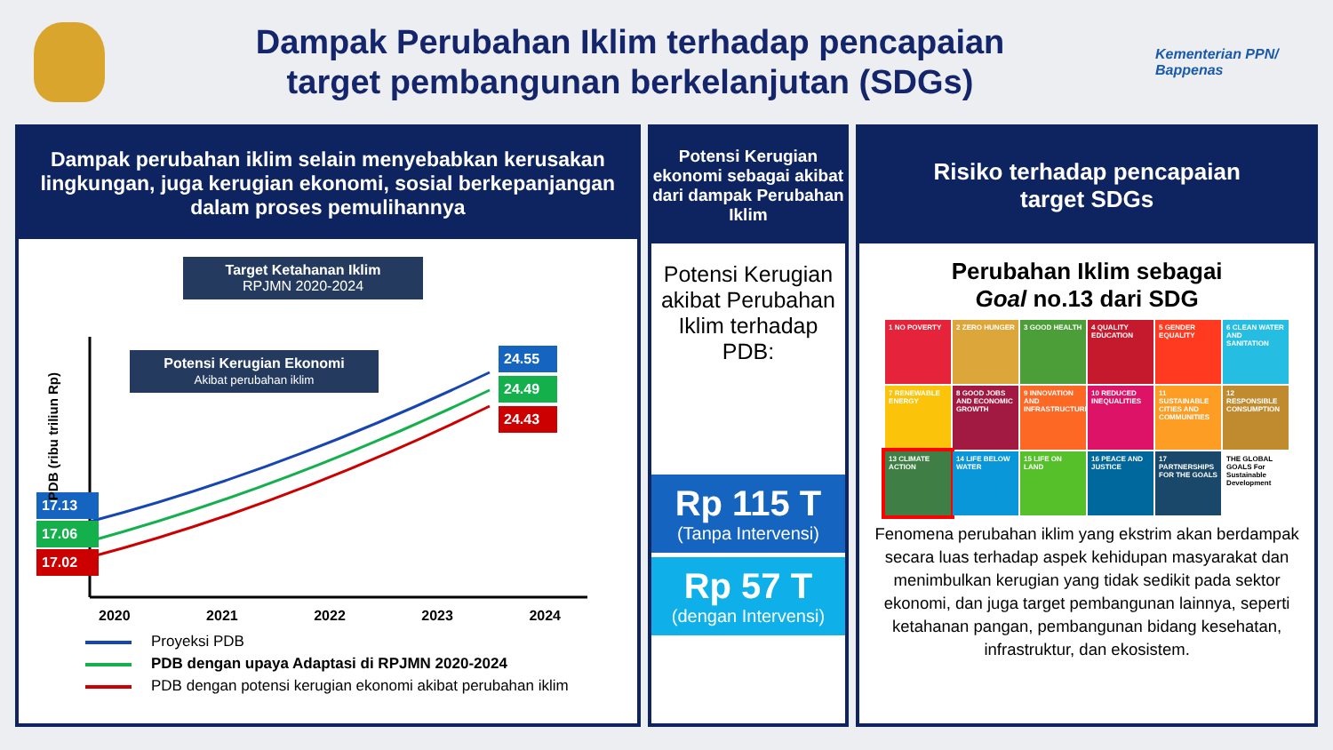Dampak Perubahan Iklim terhadap pencapaian
target pembangunan berkelanjutan (SDGs)
Kementerian PPN/
Bappenas
Dampak perubahan iklim selain menyebabkan kerusakan lingkungan, juga kerugian ekonomi, sosial berkepanjangan dalam proses pemulihannya
Target Ketahanan Iklim
RPJMN 2020-2024
Potensi Kerugian Ekonomi
Akibat perubahan iklim
17.13
17.06
17.02
24.55
24.49
24.43
PDB (ribu triliun Rp)
2020 2021 2022 2023 2024
Proyeksi PDB
PDB dengan upaya Adaptasi di RPJMN 2020-2024
PDB dengan potensi kerugian ekonomi akibat perubahan iklim
Potensi Kerugian ekonomi sebagai akibat dari dampak Perubahan Iklim
Potensi Kerugian akibat Perubahan Iklim terhadap PDB:
Rp 115 T
(Tanpa Intervensi)
Rp 57 T
(dengan Intervensi)
Risiko terhadap pencapaian
target SDGs
Perubahan Iklim sebagai
Goal no.13 dari SDG
1 NO POVERTY
2 ZERO HUNGER
3 GOOD HEALTH
4 QUALITY EDUCATION
5 GENDER EQUALITY
6 CLEAN WATER AND SANITATION
7 RENEWABLE ENERGY
8 GOOD JOBS AND ECONOMIC GROWTH
9 INNOVATION AND INFRASTRUCTURE
10 REDUCED INEQUALITIES
11 SUSTAINABLE CITIES AND COMMUNITIES
12 RESPONSIBLE CONSUMPTION
13 CLIMATE ACTION
14 LIFE BELOW WATER
15 LIFE ON LAND
16 PEACE AND JUSTICE
17 PARTNERSHIPS FOR THE GOALS
THE GLOBAL GOALS For Sustainable Development
Fenomena perubahan iklim yang ekstrim akan berdampak secara luas terhadap aspek kehidupan masyarakat dan menimbulkan kerugian yang tidak sedikit pada sektor ekonomi, dan juga target pembangunan lainnya, seperti ketahanan pangan, pembangunan bidang kesehatan, infrastruktur, dan ekosistem.